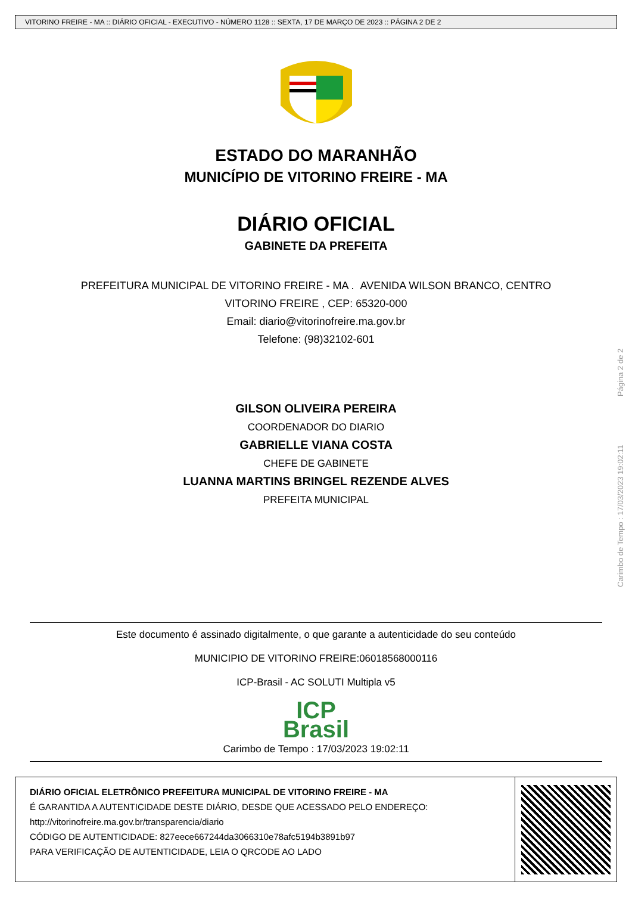VITORINO FREIRE - MA :: DIÁRIO OFICIAL - EXECUTIVO - NÚMERO 1128 :: SEXTA, 17 DE MARÇO DE 2023 :: PÁGINA 2 DE 2
ESTADO DO MARANHÃO
MUNICÍPIO DE VITORINO FREIRE - MA
DIÁRIO OFICIAL
GABINETE DA PREFEITA
PREFEITURA MUNICIPAL DE VITORINO FREIRE - MA . AVENIDA WILSON BRANCO, CENTRO
VITORINO FREIRE , CEP: 65320-000
Email: diario@vitorinofreire.ma.gov.br
Telefone: (98)32102-601
GILSON OLIVEIRA PEREIRA
COORDENADOR DO DIARIO
GABRIELLE VIANA COSTA
CHEFE DE GABINETE
LUANNA MARTINS BRINGEL REZENDE ALVES
PREFEITA MUNICIPAL
Carimbo de Tempo : 17/03/2023 19:02:11 Página 2 de 2
Este documento é assinado digitalmente, o que garante a autenticidade do seu conteúdo
MUNICIPIO DE VITORINO FREIRE:06018568000116
ICP-Brasil - AC SOLUTI Multipla v5
ICP
Brasil
Carimbo de Tempo : 17/03/2023 19:02:11
DIÁRIO OFICIAL ELETRÔNICO PREFEITURA MUNICIPAL DE VITORINO FREIRE - MA
É GARANTIDA A AUTENTICIDADE DESTE DIÁRIO, DESDE QUE ACESSADO PELO ENDEREÇO:
http://vitorinofreire.ma.gov.br/transparencia/diario
CÓDIGO DE AUTENTICIDADE: 827eece667244da3066310e78afc5194b3891b97
PARA VERIFICAÇÃO DE AUTENTICIDADE, LEIA O QRCODE AO LADO